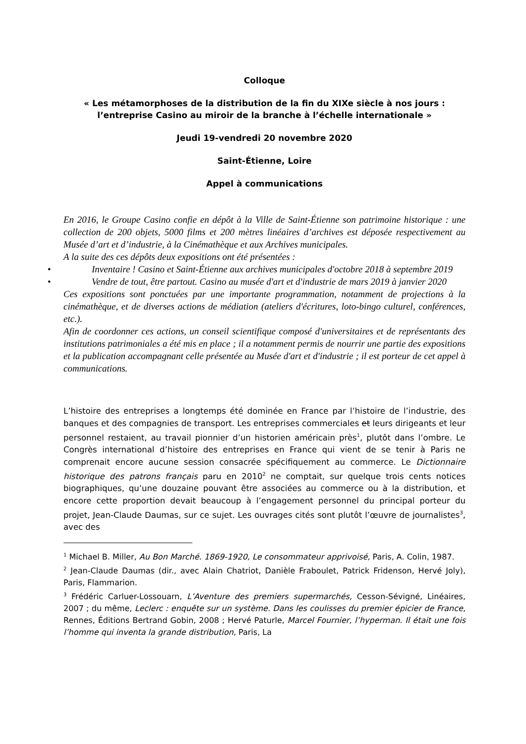Colloque
« Les métamorphoses de la distribution de la fin du XIXe siècle à nos jours :
l’entreprise Casino au miroir de la branche à l’échelle internationale »
Jeudi 19-vendredi 20 novembre 2020
Saint-Étienne, Loire
Appel à communications
En 2016, le Groupe Casino confie en dépôt à la Ville de Saint-Étienne son patrimoine historique : une collection de 200 objets, 5000 films et 200 mètres linéaires d’archives est déposée respectivement au Musée d’art et d’industrie, à la Cinémathèque et aux Archives municipales.
A la suite des ces dépôts deux expositions ont été présentées :
• Inventaire ! Casino et Saint-Étienne aux archives municipales d'octobre 2018 à septembre 2019
• Vendre de tout, être partout. Casino au musée d'art et d'industrie de mars 2019 à janvier 2020
Ces expositions sont ponctuées par une importante programmation, notamment de projections à la cinémathèque, et de diverses actions de médiation (ateliers d'écritures, loto-bingo culturel, conférences, etc.).
Afin de coordonner ces actions, un conseil scientifique composé d'universitaires et de représentants des institutions patrimoniales a été mis en place ; il a notamment permis de nourrir une partie des expositions et la publication accompagnant celle présentée au Musée d'art et d'industrie ; il est porteur de cet appel à communications.
L’histoire des entreprises a longtemps été dominée en France par l’histoire de l’industrie, des banques et des compagnies de transport. Les entreprises commerciales et leurs dirigeants et leur personnel restaient, au travail pionnier d’un historien américain près<sup>1</sup>, plutôt dans l’ombre. Le Congrès international d’histoire des entreprises en France qui vient de se tenir à Paris ne comprenait encore aucune session consacrée spécifiquement au commerce. Le Dictionnaire historique des patrons français paru en 2010<sup>2</sup> ne comptait, sur quelque trois cents notices biographiques, qu’une douzaine pouvant être associées au commerce ou à la distribution, et encore cette proportion devait beaucoup à l’engagement personnel du principal porteur du projet, Jean-Claude Daumas, sur ce sujet. Les ouvrages cités sont plutôt l’œuvre de journalistes<sup>3</sup>, avec des
<sup>1</sup> Michael B. Miller, Au Bon Marché. 1869-1920, Le consommateur apprivoisé, Paris, A. Colin, 1987.
<sup>2</sup> Jean-Claude Daumas (dir., avec Alain Chatriot, Danièle Fraboulet, Patrick Fridenson, Hervé Joly), Paris, Flammarion.
<sup>3</sup> Frédéric Carluer-Lossouarn, L’Aventure des premiers supermarchés, Cesson-Sévigné, Linéaires, 2007 ; du même, Leclerc : enquête sur un système. Dans les coulisses du premier épicier de France, Rennes, Éditions Bertrand Gobin, 2008 ; Hervé Paturle, Marcel Fournier, l’hyperman. Il était une fois l’homme qui inventa la grande distribution, Paris, La